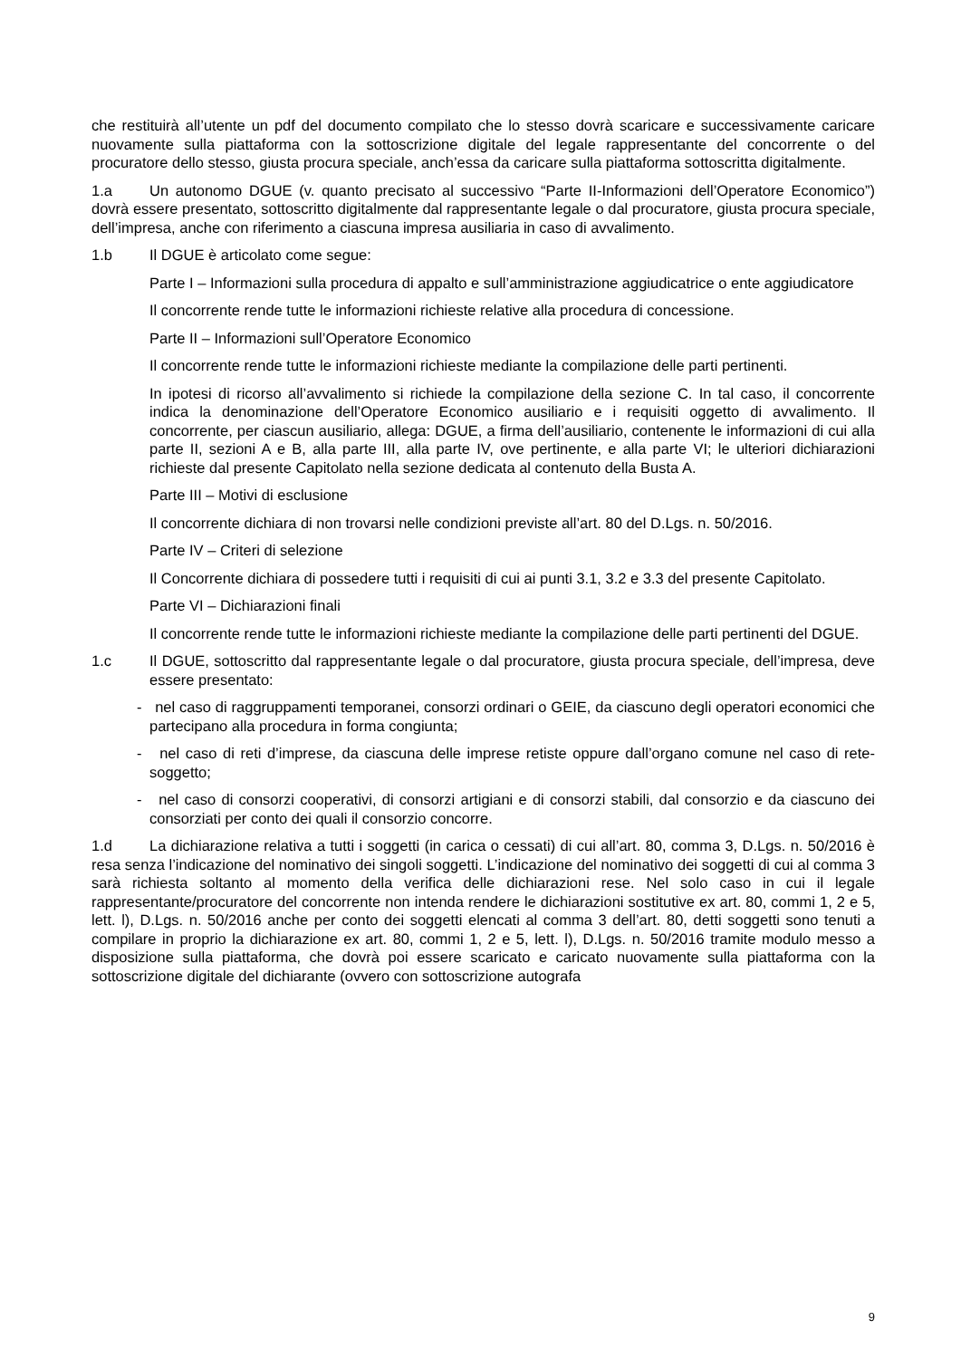che restituirà all’utente un pdf del documento compilato che lo stesso dovrà scaricare e successivamente caricare nuovamente sulla piattaforma con la sottoscrizione digitale del legale rappresentante del concorrente o del procuratore dello stesso, giusta procura speciale, anch’essa da caricare sulla piattaforma sottoscritta digitalmente.
1.a Un autonomo DGUE (v. quanto precisato al successivo “Parte II-Informazioni dell’Operatore Economico”) dovrà essere presentato, sottoscritto digitalmente dal rappresentante legale o dal procuratore, giusta procura speciale, dell’impresa, anche con riferimento a ciascuna impresa ausiliaria in caso di avvalimento.
1.b Il DGUE è articolato come segue:
Parte I – Informazioni sulla procedura di appalto e sull’amministrazione aggiudicatrice o ente aggiudicatore
Il concorrente rende tutte le informazioni richieste relative alla procedura di concessione.
Parte II – Informazioni sull’Operatore Economico
Il concorrente rende tutte le informazioni richieste mediante la compilazione delle parti pertinenti.
In ipotesi di ricorso all’avvalimento si richiede la compilazione della sezione C. In tal caso, il concorrente indica la denominazione dell’Operatore Economico ausiliario e i requisiti oggetto di avvalimento. Il concorrente, per ciascun ausiliario, allega: DGUE, a firma dell’ausiliario, contenente le informazioni di cui alla parte II, sezioni A e B, alla parte III, alla parte IV, ove pertinente, e alla parte VI; le ulteriori dichiarazioni richieste dal presente Capitolato nella sezione dedicata al contenuto della Busta A.
Parte III – Motivi di esclusione
Il concorrente dichiara di non trovarsi nelle condizioni previste all’art. 80 del D.Lgs. n. 50/2016.
Parte IV – Criteri di selezione
Il Concorrente dichiara di possedere tutti i requisiti di cui ai punti 3.1, 3.2 e 3.3 del presente Capitolato.
Parte VI – Dichiarazioni finali
Il concorrente rende tutte le informazioni richieste mediante la compilazione delle parti pertinenti del DGUE.
1.c Il DGUE, sottoscritto dal rappresentante legale o dal procuratore, giusta procura speciale, dell’impresa, deve essere presentato:
- nel caso di raggruppamenti temporanei, consorzi ordinari o GEIE, da ciascuno degli operatori economici che partecipano alla procedura in forma congiunta;
- nel caso di reti d’imprese, da ciascuna delle imprese retiste oppure dall’organo comune nel caso di rete-soggetto;
- nel caso di consorzi cooperativi, di consorzi artigiani e di consorzi stabili, dal consorzio e da ciascuno dei consorziati per conto dei quali il consorzio concorre.
1.d La dichiarazione relativa a tutti i soggetti (in carica o cessati) di cui all’art. 80, comma 3, D.Lgs. n. 50/2016 è resa senza l’indicazione del nominativo dei singoli soggetti. L’indicazione del nominativo dei soggetti di cui al comma 3 sarà richiesta soltanto al momento della verifica delle dichiarazioni rese. Nel solo caso in cui il legale rappresentante/procuratore del concorrente non intenda rendere le dichiarazioni sostitutive ex art. 80, commi 1, 2 e 5, lett. l), D.Lgs. n. 50/2016 anche per conto dei soggetti elencati al comma 3 dell’art. 80, detti soggetti sono tenuti a compilare in proprio la dichiarazione ex art. 80, commi 1, 2 e 5, lett. l), D.Lgs. n. 50/2016 tramite modulo messo a disposizione sulla piattaforma, che dovrà poi essere scaricato e caricato nuovamente sulla piattaforma con la sottoscrizione digitale del dichiarante (ovvero con sottoscrizione autografa
9